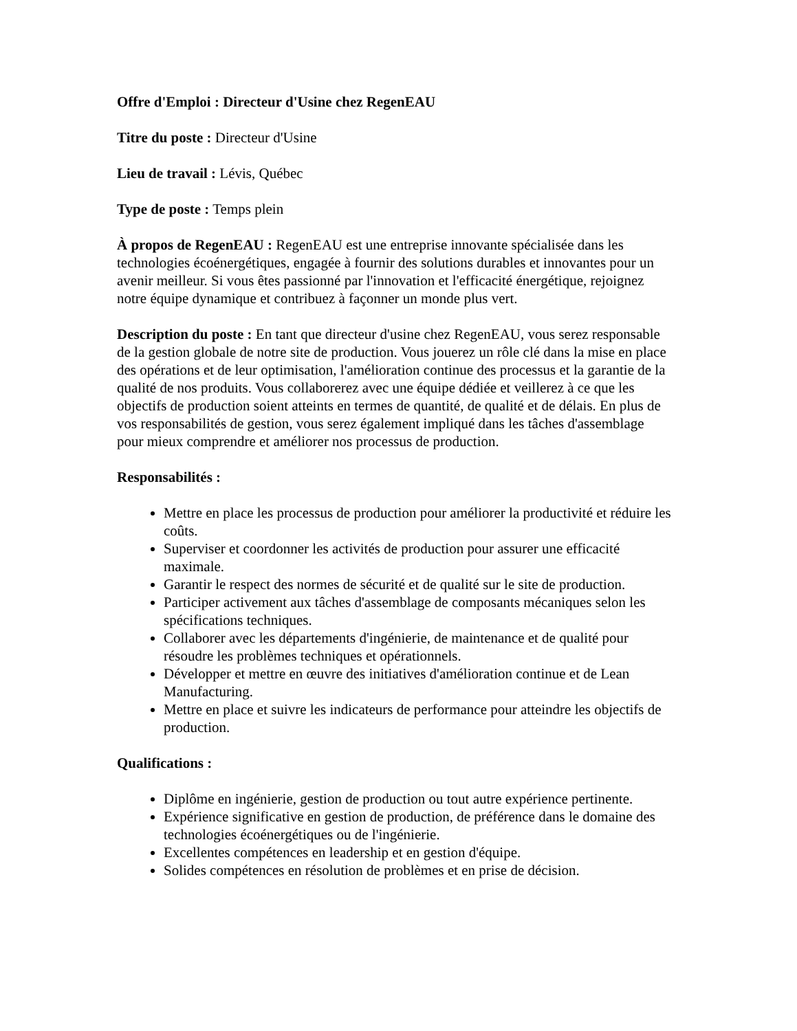Offre d'Emploi : Directeur d'Usine chez RegenEAU
Titre du poste : Directeur d'Usine
Lieu de travail : Lévis, Québec
Type de poste : Temps plein
À propos de RegenEAU : RegenEAU est une entreprise innovante spécialisée dans les technologies écoénergétiques, engagée à fournir des solutions durables et innovantes pour un avenir meilleur. Si vous êtes passionné par l'innovation et l'efficacité énergétique, rejoignez notre équipe dynamique et contribuez à façonner un monde plus vert.
Description du poste : En tant que directeur d'usine chez RegenEAU, vous serez responsable de la gestion globale de notre site de production. Vous jouerez un rôle clé dans la mise en place des opérations et de leur optimisation, l'amélioration continue des processus et la garantie de la qualité de nos produits. Vous collaborerez avec une équipe dédiée et veillerez à ce que les objectifs de production soient atteints en termes de quantité, de qualité et de délais. En plus de vos responsabilités de gestion, vous serez également impliqué dans les tâches d'assemblage pour mieux comprendre et améliorer nos processus de production.
Responsabilités :
Mettre en place les processus de production pour améliorer la productivité et réduire les coûts.
Superviser et coordonner les activités de production pour assurer une efficacité maximale.
Garantir le respect des normes de sécurité et de qualité sur le site de production.
Participer activement aux tâches d'assemblage de composants mécaniques selon les spécifications techniques.
Collaborer avec les départements d'ingénierie, de maintenance et de qualité pour résoudre les problèmes techniques et opérationnels.
Développer et mettre en œuvre des initiatives d'amélioration continue et de Lean Manufacturing.
Mettre en place et suivre les indicateurs de performance pour atteindre les objectifs de production.
Qualifications :
Diplôme en ingénierie, gestion de production ou tout autre expérience pertinente.
Expérience significative en gestion de production, de préférence dans le domaine des technologies écoénergétiques ou de l'ingénierie.
Excellentes compétences en leadership et en gestion d'équipe.
Solides compétences en résolution de problèmes et en prise de décision.